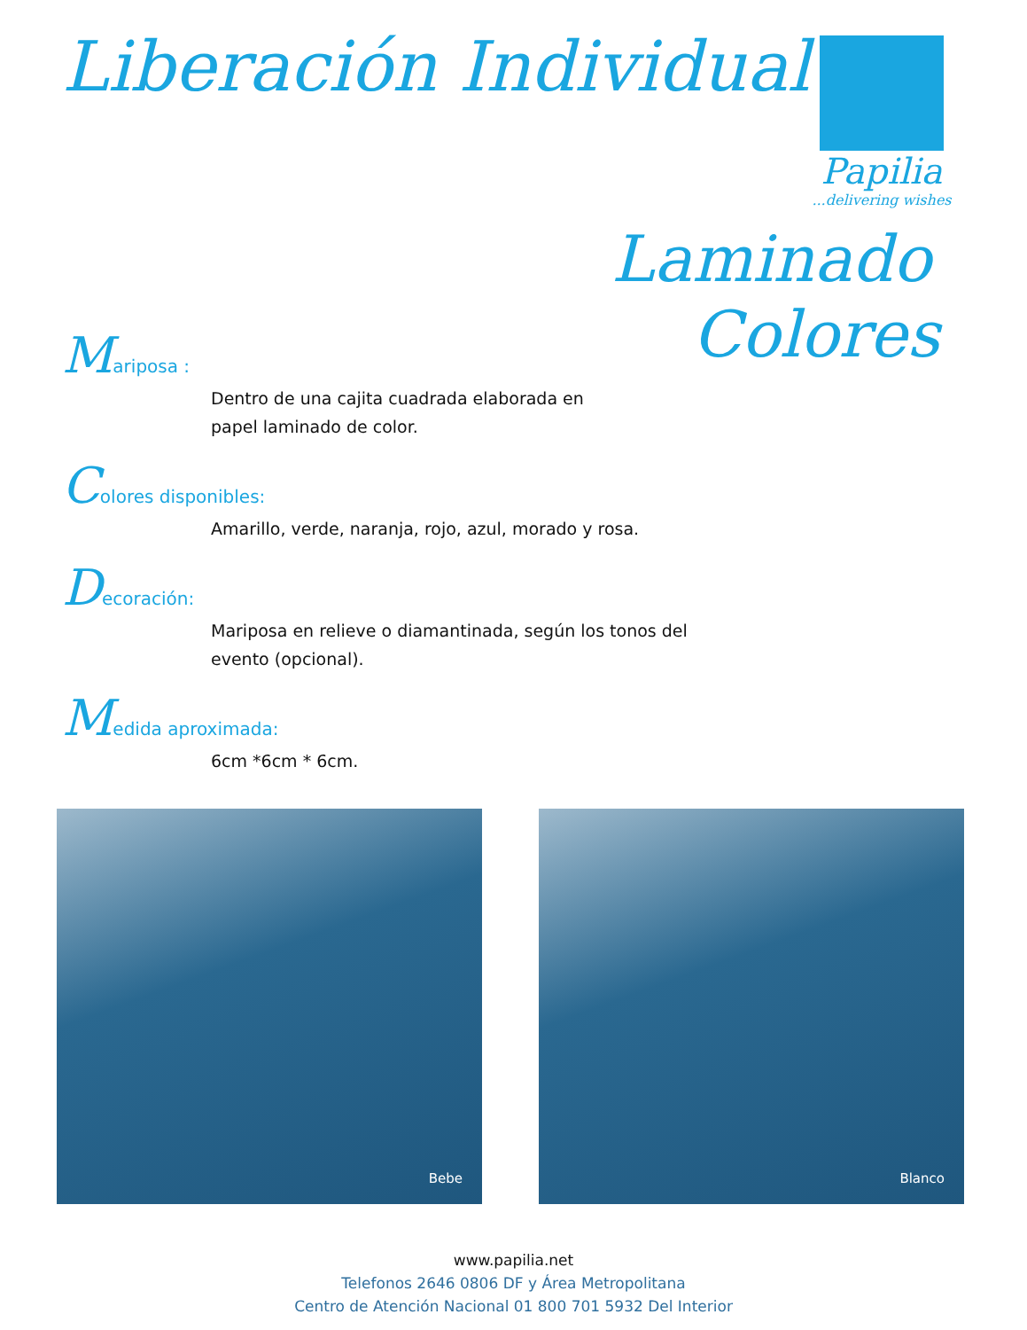Liberación Individual
Papilia
...delivering wishes
Laminado
Colores
Mariposa :
Dentro de una cajita cuadrada elaborada en
papel laminado de color.
Colores disponibles:
Amarillo, verde, naranja, rojo, azul, morado y rosa.
Decoración:
Mariposa en relieve o diamantinada, según los tonos del
evento (opcional).
Medida aproximada:
6cm *6cm * 6cm.
Bebe
Blanco
www.papilia.net
Telefonos 2646 0806 DF y Área Metropolitana
Centro de Atención Nacional 01 800 701 5932 Del Interior